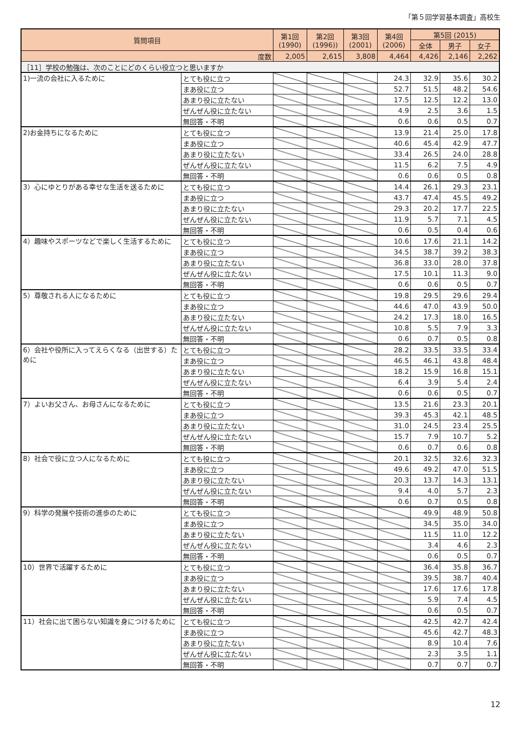「第５回学習基本調査」高校生
| 質問項目 | | 第1回 (1990) | 第2回 (1996)) | 第3回 (2001) | 第4回 (2006) | 第5回 (2015) | | |
| --- | --- | --- | --- | --- | --- | --- | --- | --- |
| | | | | | | 全体 | 男子 | 女子 |
| 度数 | | 2,005 | 2,615 | 3,808 | 4,464 | 4,426 | 2,146 | 2,262 |
| ［11］学校の勉強は、次のことにどのくらい役立つと思いますか | | | | | | | | |
| 1)一流の会社に入るために | とても役に立つ | | | | 24.3 | 32.9 | 35.6 | 30.2 |
| | まあ役に立つ | | | | 52.7 | 51.5 | 48.2 | 54.6 |
| | あまり役に立たない | | | | 17.5 | 12.5 | 12.2 | 13.0 |
| | ぜんぜん役に立たない | | | | 4.9 | 2.5 | 3.6 | 1.5 |
| | 無回答・不明 | | | | 0.6 | 0.6 | 0.5 | 0.7 |
| 2)お金持ちになるために | とても役に立つ | | | | 13.9 | 21.4 | 25.0 | 17.8 |
| | まあ役に立つ | | | | 40.6 | 45.4 | 42.9 | 47.7 |
| | あまり役に立たない | | | | 33.4 | 26.5 | 24.0 | 28.8 |
| | ぜんぜん役に立たない | | | | 11.5 | 6.2 | 7.5 | 4.9 |
| | 無回答・不明 | | | | 0.6 | 0.6 | 0.5 | 0.8 |
| 3）心にゆとりがある幸せな生活を送るために | とても役に立つ | | | | 14.4 | 26.1 | 29.3 | 23.1 |
| | まあ役に立つ | | | | 43.7 | 47.4 | 45.5 | 49.2 |
| | あまり役に立たない | | | | 29.3 | 20.2 | 17.7 | 22.5 |
| | ぜんぜん役に立たない | | | | 11.9 | 5.7 | 7.1 | 4.5 |
| | 無回答・不明 | | | | 0.6 | 0.5 | 0.4 | 0.6 |
| 4）趣味やスポーツなどで楽しく生活するために | とても役に立つ | | | | 10.6 | 17.6 | 21.1 | 14.2 |
| | まあ役に立つ | | | | 34.5 | 38.7 | 39.2 | 38.3 |
| | あまり役に立たない | | | | 36.8 | 33.0 | 28.0 | 37.8 |
| | ぜんぜん役に立たない | | | | 17.5 | 10.1 | 11.3 | 9.0 |
| | 無回答・不明 | | | | 0.6 | 0.6 | 0.5 | 0.7 |
| 5）尊敬される人になるために | とても役に立つ | | | | 19.8 | 29.5 | 29.6 | 29.4 |
| | まあ役に立つ | | | | 44.6 | 47.0 | 43.9 | 50.0 |
| | あまり役に立たない | | | | 24.2 | 17.3 | 18.0 | 16.5 |
| | ぜんぜん役に立たない | | | | 10.8 | 5.5 | 7.9 | 3.3 |
| | 無回答・不明 | | | | 0.6 | 0.7 | 0.5 | 0.8 |
| 6）会社や役所に入ってえらくなる（出世する）ために | とても役に立つ | | | | 28.2 | 33.5 | 33.5 | 33.4 |
| | まあ役に立つ | | | | 46.5 | 46.1 | 43.8 | 48.4 |
| | あまり役に立たない | | | | 18.2 | 15.9 | 16.8 | 15.1 |
| | ぜんぜん役に立たない | | | | 6.4 | 3.9 | 5.4 | 2.4 |
| | 無回答・不明 | | | | 0.6 | 0.6 | 0.5 | 0.7 |
| 7）よいお父さん、お母さんになるために | とても役に立つ | | | | 13.5 | 21.6 | 23.3 | 20.1 |
| | まあ役に立つ | | | | 39.3 | 45.3 | 42.1 | 48.5 |
| | あまり役に立たない | | | | 31.0 | 24.5 | 23.4 | 25.5 |
| | ぜんぜん役に立たない | | | | 15.7 | 7.9 | 10.7 | 5.2 |
| | 無回答・不明 | | | | 0.6 | 0.7 | 0.6 | 0.8 |
| 8）社会で役に立つ人になるために | とても役に立つ | | | | 20.1 | 32.5 | 32.6 | 32.3 |
| | まあ役に立つ | | | | 49.6 | 49.2 | 47.0 | 51.5 |
| | あまり役に立たない | | | | 20.3 | 13.7 | 14.3 | 13.1 |
| | ぜんぜん役に立たない | | | | 9.4 | 4.0 | 5.7 | 2.3 |
| | 無回答・不明 | | | | 0.6 | 0.7 | 0.5 | 0.8 |
| 9）科学の発展や技術の進歩のために | とても役に立つ | | | | | 49.9 | 48.9 | 50.8 |
| | まあ役に立つ | | | | | 34.5 | 35.0 | 34.0 |
| | あまり役に立たない | | | | | 11.5 | 11.0 | 12.2 |
| | ぜんぜん役に立たない | | | | | 3.4 | 4.6 | 2.3 |
| | 無回答・不明 | | | | | 0.6 | 0.5 | 0.7 |
| 10）世界で活躍するために | とても役に立つ | | | | | 36.4 | 35.8 | 36.7 |
| | まあ役に立つ | | | | | 39.5 | 38.7 | 40.4 |
| | あまり役に立たない | | | | | 17.6 | 17.6 | 17.8 |
| | ぜんぜん役に立たない | | | | | 5.9 | 7.4 | 4.5 |
| | 無回答・不明 | | | | | 0.6 | 0.5 | 0.7 |
| 11）社会に出て困らない知識を身につけるために | とても役に立つ | | | | | 42.5 | 42.7 | 42.4 |
| | まあ役に立つ | | | | | 45.6 | 42.7 | 48.3 |
| | あまり役に立たない | | | | | 8.9 | 10.4 | 7.6 |
| | ぜんぜん役に立たない | | | | | 2.3 | 3.5 | 1.1 |
| | 無回答・不明 | | | | | 0.7 | 0.7 | 0.7 |
12